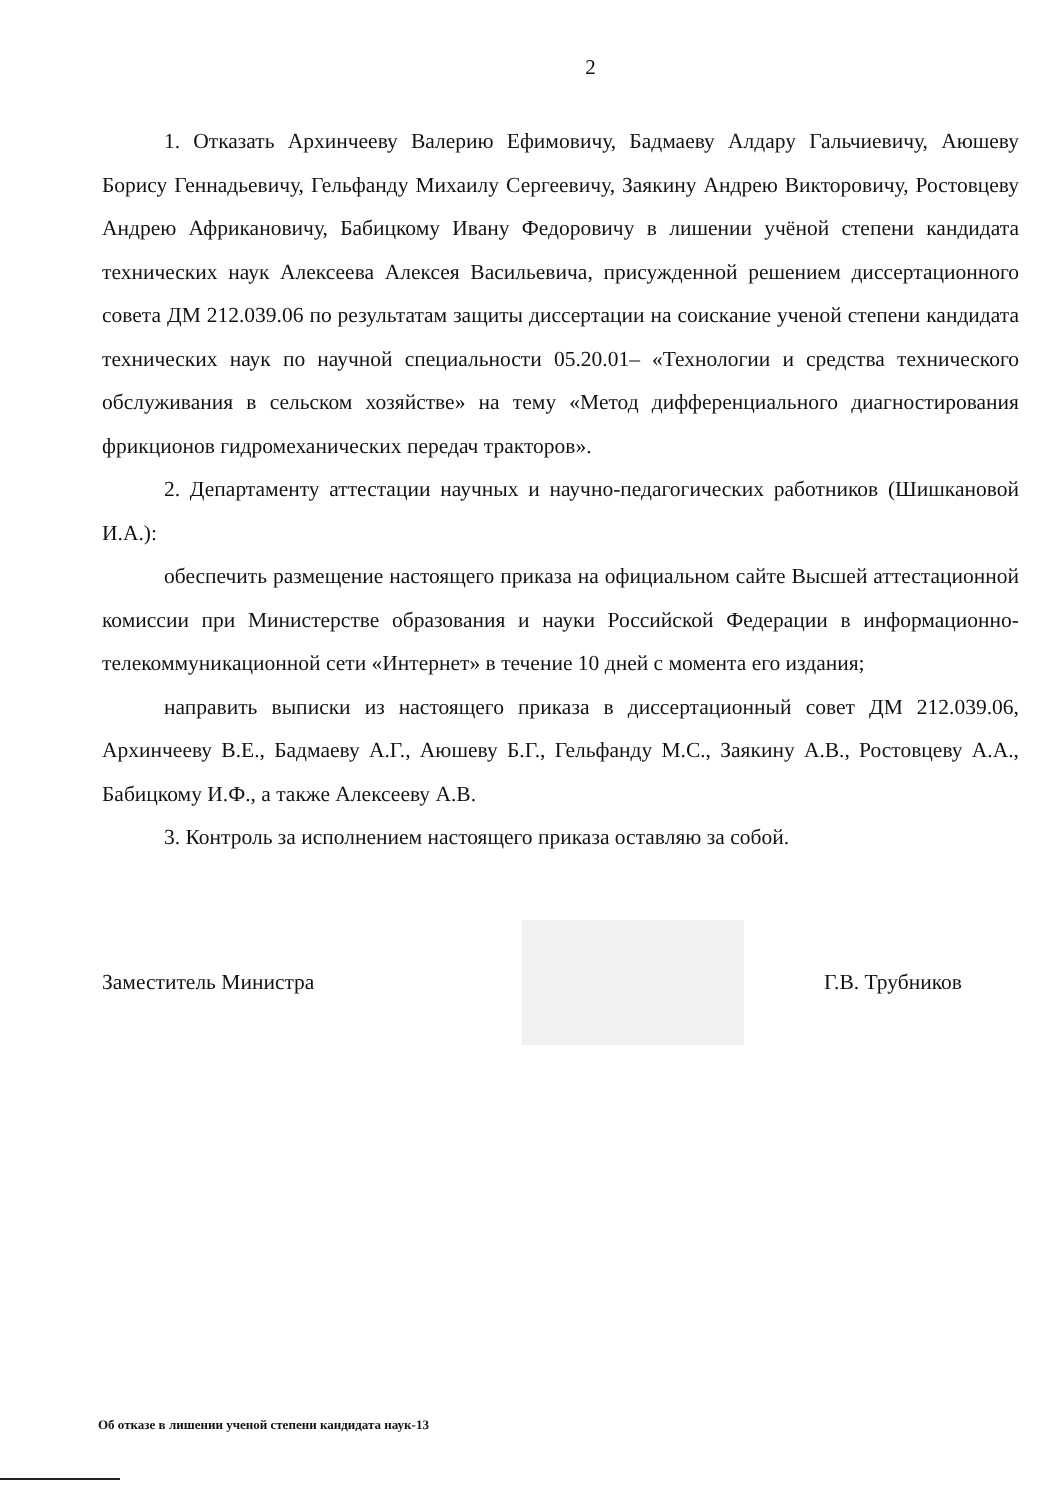2
1. Отказать Архинчееву Валерию Ефимовичу, Бадмаеву Алдару Гальчиевичу, Аюшеву Борису Геннадьевичу, Гельфанду Михаилу Сергеевичу, Заякину Андрею Викторовичу, Ростовцеву Андрею Африкановичу, Бабицкому Ивану Федоровичу в лишении учёной степени кандидата технических наук Алексеева Алексея Васильевича, присужденной решением диссертационного совета ДМ 212.039.06 по результатам защиты диссертации на соискание ученой степени кандидата технических наук по научной специальности 05.20.01– «Технологии и средства технического обслуживания в сельском хозяйстве» на тему «Метод дифференциального диагностирования фрикционов гидромеханических передач тракторов».
2. Департаменту аттестации научных и научно-педагогических работников (Шишкановой И.А.):
обеспечить размещение настоящего приказа на официальном сайте Высшей аттестационной комиссии при Министерстве образования и науки Российской Федерации в информационно-телекоммуникационной сети «Интернет» в течение 10 дней с момента его издания;
направить выписки из настоящего приказа в диссертационный совет ДМ 212.039.06, Архинчееву В.Е., Бадмаеву А.Г., Аюшеву Б.Г., Гельфанду М.С., Заякину А.В., Ростовцеву А.А., Бабицкому И.Ф., а также Алексееву А.В.
3. Контроль за исполнением настоящего приказа оставляю за собой.
Заместитель Министра Г.В. Трубников
Об отказе в лишении ученой степени кандидата наук-13